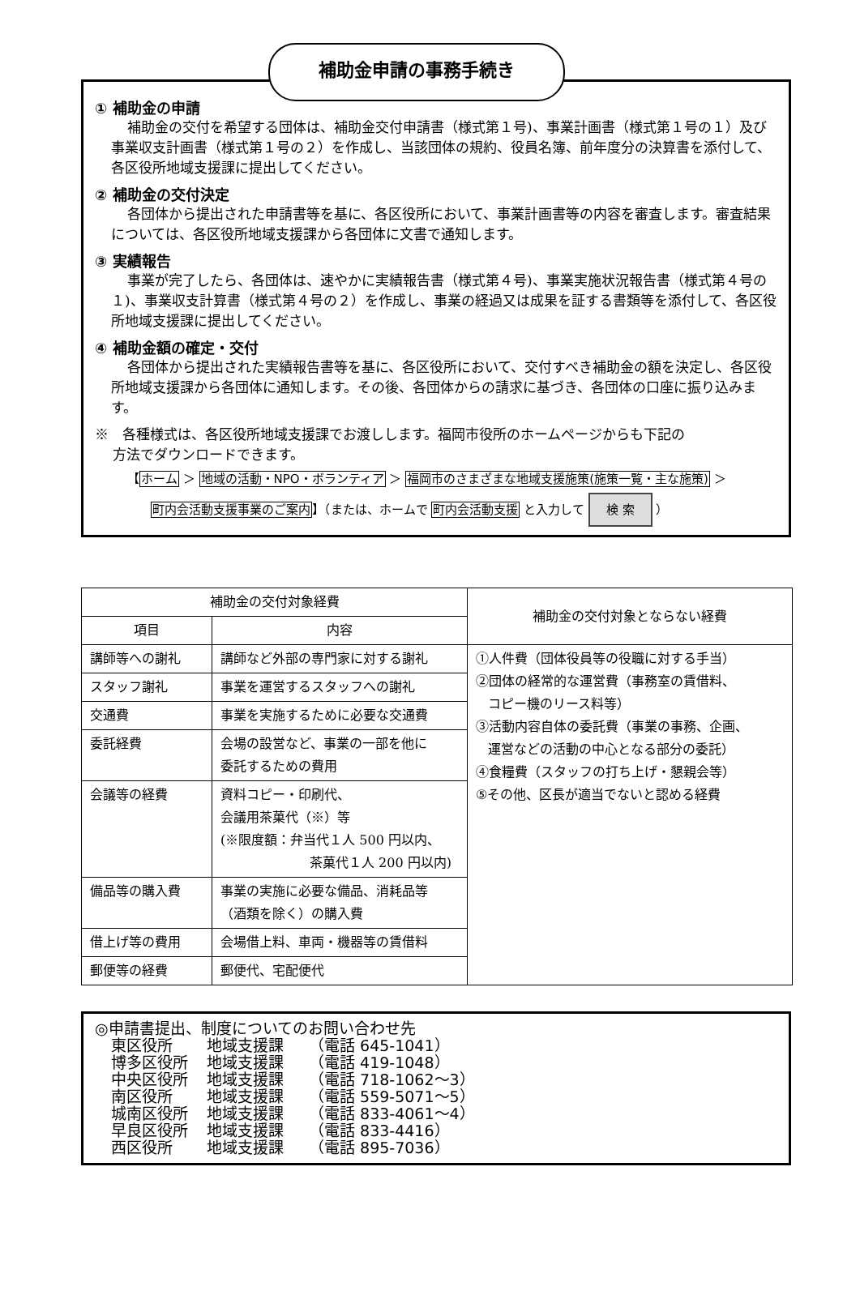補助金申請の事務手続き
① 補助金の申請
補助金の交付を希望する団体は、補助金交付申請書（様式第１号)、事業計画書（様式第１号の１）及び事業収支計画書（様式第１号の２）を作成し、当該団体の規約、役員名簿、前年度分の決算書を添付して、各区役所地域支援課に提出してください。
② 補助金の交付決定
各団体から提出された申請書等を基に、各区役所において、事業計画書等の内容を審査します。審査結果については、各区役所地域支援課から各団体に文書で通知します。
③ 実績報告
事業が完了したら、各団体は、速やかに実績報告書（様式第４号)、事業実施状況報告書（様式第４号の１)、事業収支計算書（様式第４号の２）を作成し、事業の経過又は成果を証する書類等を添付して、各区役所地域支援課に提出してください。
④ 補助金額の確定・交付
各団体から提出された実績報告書等を基に、各区役所において、交付すべき補助金の額を決定し、各区役所地域支援課から各団体に通知します。その後、各団体からの請求に基づき、各団体の口座に振り込みます。
※　各種様式は、各区役所地域支援課でお渡しします。福岡市役所のホームページからも下記の
方法でダウンロードできます。
【ホーム ＞ 地域の活動・NPO・ボランティア ＞ 福岡市のさまざまな地域支援施策(施策一覧・主な施策) ＞
町内会活動支援事業のご案内】（または、ホームで 町内会活動支援 と入力して 検 索 ）
| 補助金の交付対象経費 | | 補助金の交付対象とならない経費 |
| --- | --- | --- |
| 項目 | 内容 | |
| 講師等への謝礼 | 講師など外部の専門家に対する謝礼 | ①人件費（団体役員等の役職に対する手当） ②団体の経常的な運営費（事務室の賃借料、 コピー機のリース料等） ③活動内容自体の委託費（事業の事務、企画、 運営などの活動の中心となる部分の委託） ④食糧費（スタッフの打ち上げ・懇親会等） ⑤その他、区長が適当でないと認める経費 |
| スタッフ謝礼 | 事業を運営するスタッフへの謝礼 | |
| 交通費 | 事業を実施するために必要な交通費 | |
| 委託経費 | 会場の設営など、事業の一部を他に 委託するための費用 | |
| 会議等の経費 | 資料コピー・印刷代、 会議用茶菓代（※）等 (※限度額：弁当代１人 500 円以内、 茶菓代１人 200 円以内) | |
| 備品等の購入費 | 事業の実施に必要な備品、消耗品等 （酒類を除く）の購入費 | |
| 借上げ等の費用 | 会場借上料、車両・機器等の賃借料 | |
| 郵便等の経費 | 郵便代、宅配便代 | |
◎申請書提出、制度についてのお問い合わせ先
東区役所 地域支援課 （電話 645-1041）
博多区役所 地域支援課 （電話 419-1048）
中央区役所 地域支援課 （電話 718-1062～3）
南区役所 地域支援課 （電話 559-5071～5）
城南区役所 地域支援課 （電話 833-4061～4）
早良区役所 地域支援課 （電話 833-4416）
西区役所 地域支援課 （電話 895-7036）